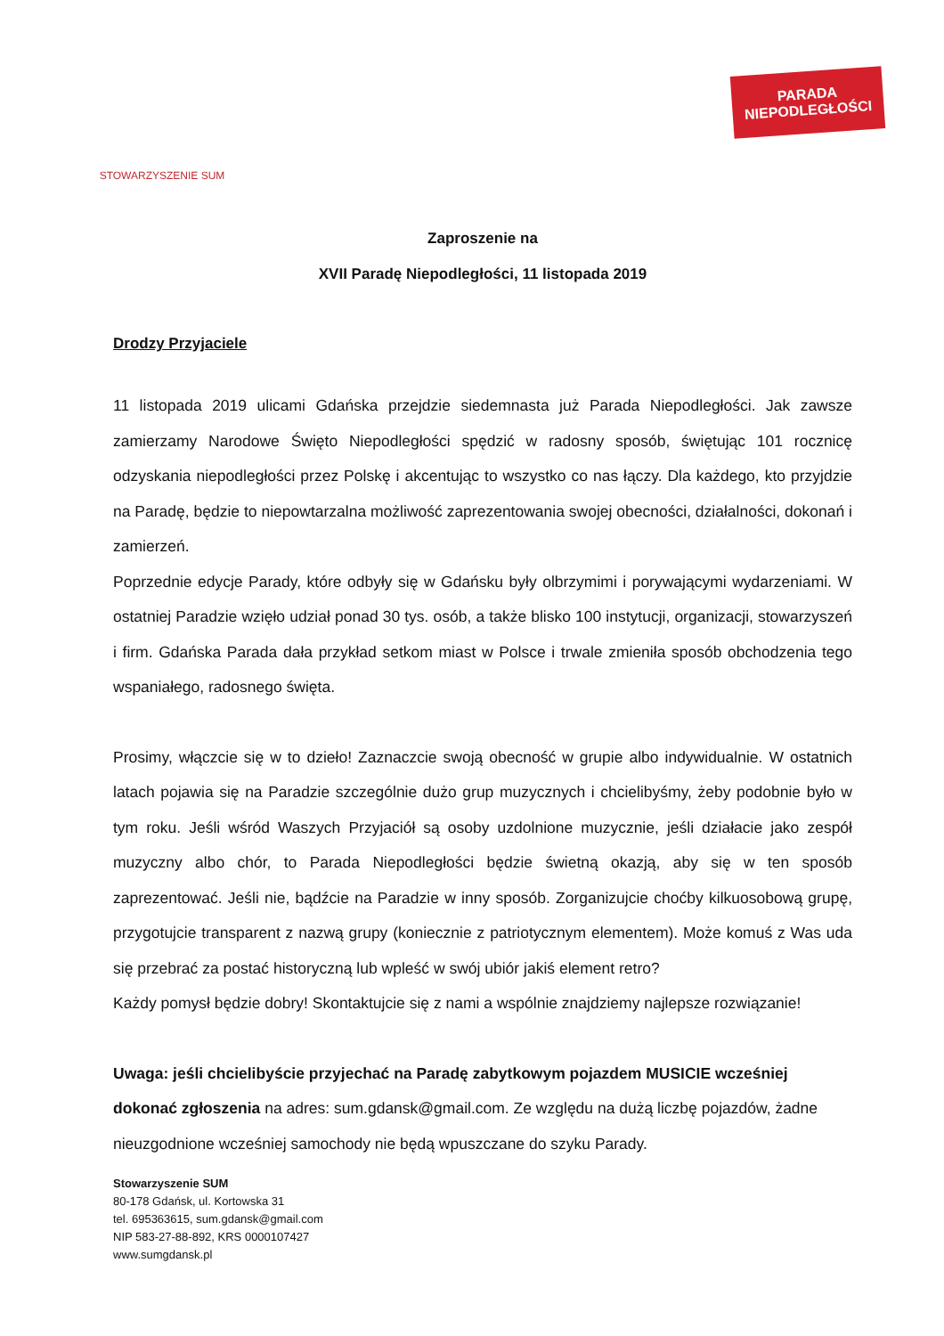STOWARZYSZENIE SUM
PARADA
NIEPODLEGŁOŚCI
Zaproszenie na
XVII Paradę Niepodległości, 11 listopada 2019
Drodzy Przyjaciele
11 listopada 2019 ulicami Gdańska przejdzie siedemnasta już Parada Niepodległości. Jak zawsze zamierzamy Narodowe Święto Niepodległości spędzić w radosny sposób, świętując 101 rocznicę odzyskania niepodległości przez Polskę i akcentując to wszystko co nas łączy. Dla każdego, kto przyjdzie na Paradę, będzie to niepowtarzalna możliwość zaprezentowania swojej obecności, działalności, dokonań i zamierzeń.
Poprzednie edycje Parady, które odbyły się w Gdańsku były olbrzymimi i porywającymi wydarzeniami. W ostatniej Paradzie wzięło udział ponad 30 tys. osób, a także blisko 100 instytucji, organizacji, stowarzyszeń i firm. Gdańska Parada dała przykład setkom miast w Polsce i trwale zmieniła sposób obchodzenia tego wspaniałego, radosnego święta.
Prosimy, włączcie się w to dzieło! Zaznaczcie swoją obecność w grupie albo indywidualnie. W ostatnich latach pojawia się na Paradzie szczególnie dużo grup muzycznych i chcielibyśmy, żeby podobnie było w tym roku. Jeśli wśród Waszych Przyjaciół są osoby uzdolnione muzycznie, jeśli działacie jako zespół muzyczny albo chór, to Parada Niepodległości będzie świetną okazją, aby się w ten sposób zaprezentować. Jeśli nie, bądźcie na Paradzie w inny sposób. Zorganizujcie choćby kilkuosobową grupę, przygotujcie transparent z nazwą grupy (koniecznie z patriotycznym elementem). Może komuś z Was uda się przebrać za postać historyczną lub wpleść w swój ubiór jakiś element retro?
Każdy pomysł będzie dobry! Skontaktujcie się z nami a wspólnie znajdziemy najlepsze rozwiązanie!
Uwaga: jeśli chcielibyście przyjechać na Paradę zabytkowym pojazdem MUSICIE wcześniej dokonać zgłoszenia na adres: sum.gdansk@gmail.com. Ze względu na dużą liczbę pojazdów, żadne nieuzgodnione wcześniej samochody nie będą wpuszczane do szyku Parady.
Stowarzyszenie SUM
80-178 Gdańsk, ul. Kortowska 31
tel. 695363615, sum.gdansk@gmail.com
NIP 583-27-88-892, KRS 0000107427
www.sumgdansk.pl